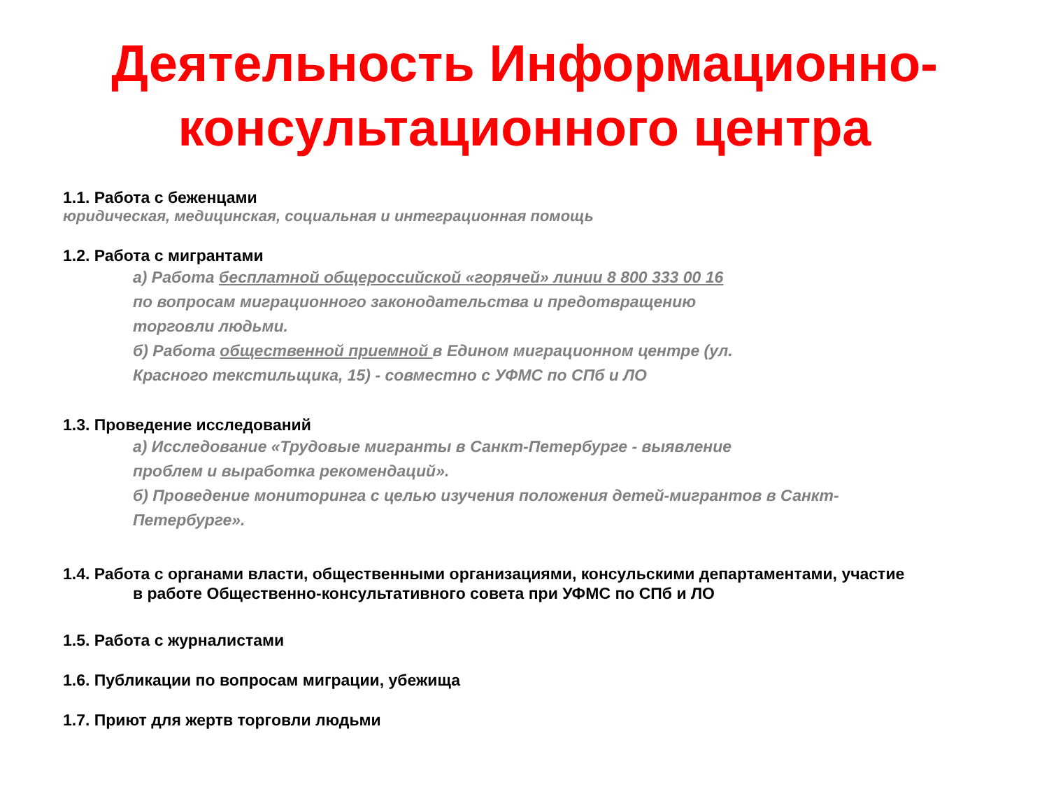Деятельность Информационно-
консультационного центра
1.1. Работа с беженцами
юридическая, медицинская, социальная и интеграционная помощь
1.2. Работа с мигрантами
а) Работа бесплатной общероссийской «горячей» линии 8 800 333 00 16
по вопросам миграционного законодательства и предотвращению
торговли людьми.
б) Работа общественной приемной в Едином миграционном центре (ул.
Красного текстильщика, 15) - совместно с УФМС по СПб и ЛО
1.3. Проведение исследований
а) Исследование «Трудовые мигранты в Санкт-Петербурге - выявление
проблем и выработка рекомендаций».
б) Проведение мониторинга с целью изучения положения детей-мигрантов в Санкт-
Петербурге».
1.4. Работа с органами власти, общественными организациями, консульскими департаментами, участие
в работе Общественно-консультативного совета при УФМС по СПб и ЛО
1.5. Работа с журналистами
1.6. Публикации по вопросам миграции, убежища
1.7. Приют для жертв торговли людьми